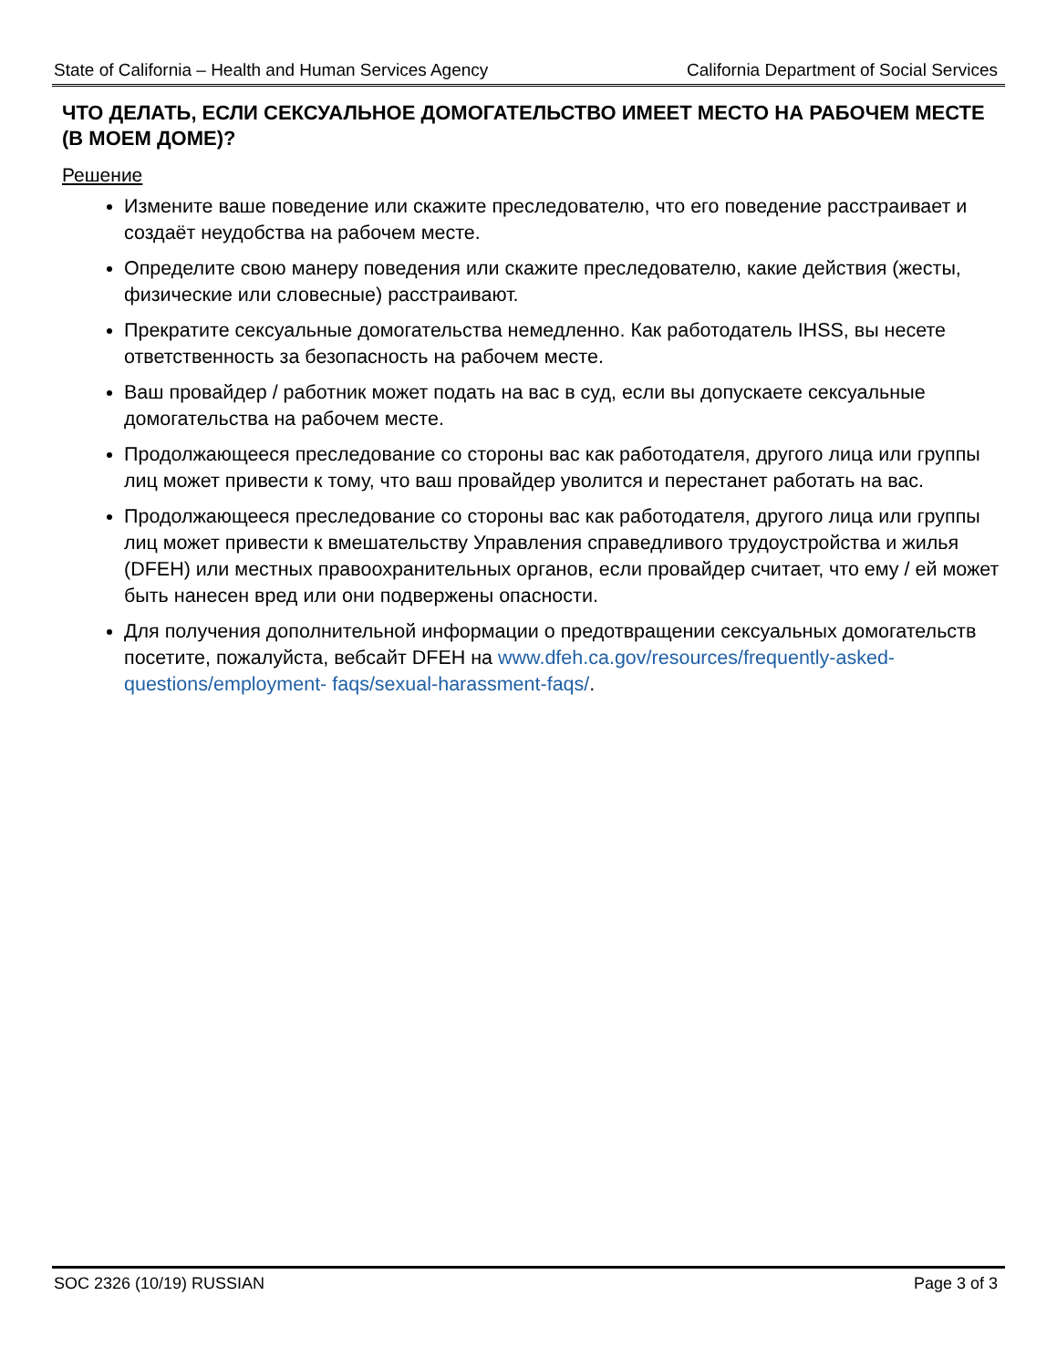State of California – Health and Human Services Agency California Department of Social Services
ЧТО ДЕЛАТЬ, ЕСЛИ СЕКСУАЛЬНОЕ ДОМОГАТЕЛЬСТВО ИМЕЕТ МЕСТО НА РАБОЧЕМ МЕСТЕ (В МОЕМ ДОМЕ)?
Решение
Измените ваше поведение или скажите преследователю, что его поведение расстраивает и создаёт неудобства на рабочем месте.
Определите свою манеру поведения или скажите преследователю, какие действия (жесты, физические или словесные) расстраивают.
Прекратите сексуальные домогательства немедленно. Как работодатель IHSS, вы несете ответственность за безопасность на рабочем месте.
Ваш провайдер / работник может подать на вас в суд, если вы допускаете сексуальные домогательства на рабочем месте.
Продолжающееся преследование со стороны вас как работодателя, другого лица или группы лиц может привести к тому, что ваш провайдер уволится и перестанет работать на вас.
Продолжающееся преследование со стороны вас как работодателя, другого лица или группы лиц может привести к вмешательству Управления справедливого трудоустройства и жилья (DFEH) или местных правоохранительных органов, если провайдер считает, что ему / ей может быть нанесен вред или они подвержены опасности.
Для получения дополнительной информации о предотвращении сексуальных домогательств посетите, пожалуйста, вебсайт DFEH на www.dfeh.ca.gov/resources/frequently-asked-questions/employment- faqs/sexual-harassment-faqs/.
SOC 2326 (10/19) RUSSIAN Page 3 of 3